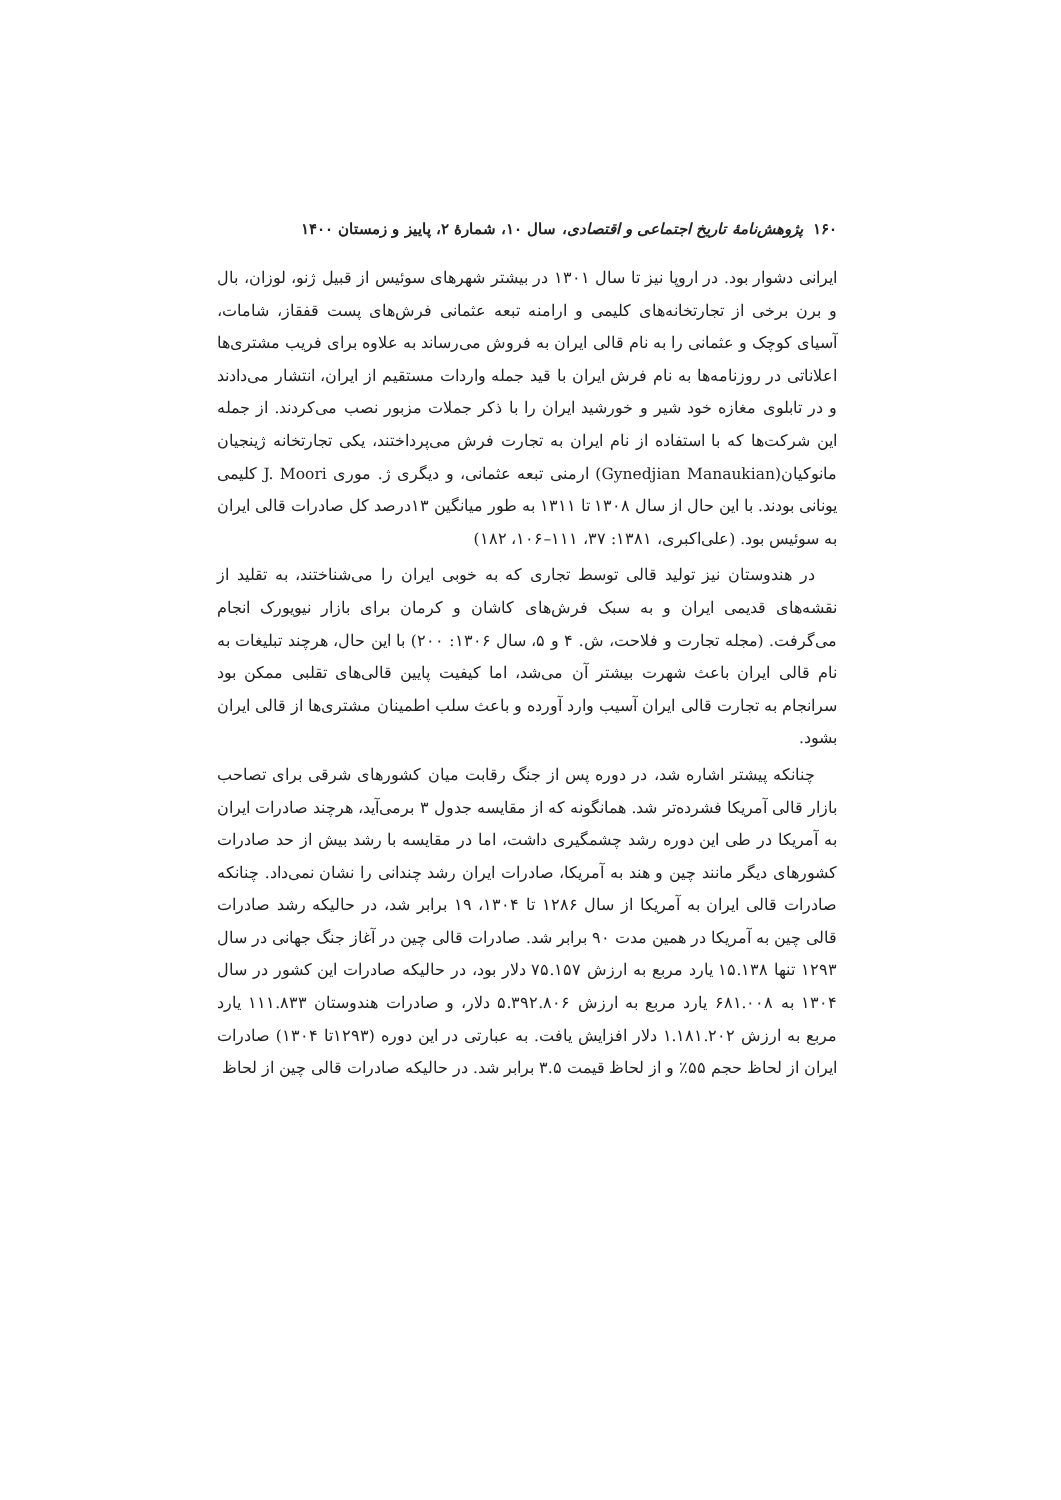۱۶۰ پژوهش‌نامهٔ تاریخ اجتماعی و اقتصادی، سال ۱۰، شمارهٔ ۲، پاییز و زمستان ۱۴۰۰
ایرانی دشوار بود. در اروپا نیز تا سال ۱۳۰۱ در بیشتر شهرهای سوئیس از قبیل ژنو، لوزان، بال و برن برخی از تجارتخانه‌های کلیمی و ارامنه تبعه عثمانی فرش‌های پست قفقاز، شامات، آسیای کوچک و عثمانی را به نام قالی ایران به فروش می‌رساند به علاوه برای فریب مشتری‌ها اعلاناتی در روزنامه‌ها به نام فرش ایران با قید جمله واردات مستقیم از ایران، انتشار می‌دادند و در تابلوی مغازه خود شیر و خورشید ایران را با ذکر جملات مزبور نصب می‌کردند. از جمله این شرکت‌ها که با استفاده از نام ایران به تجارت فرش می‌پرداختند، یکی تجارتخانه ژینجیان مانوکیان(Gynedjian Manaukian) ارمنی تبعه عثمانی، و دیگری ژ. موری J. Moori کلیمی یونانی بودند. با این حال از سال ۱۳۰۸ تا ۱۳۱۱ به طور میانگین ۱۳درصد کل صادرات قالی ایران به سوئیس بود. (علی‌اکبری، ۱۳۸۱: ۳۷، ۱۱۱–۱۰۶، ۱۸۲)
در هندوستان نیز تولید قالی توسط تجاری که به خوبی ایران را می‌شناختند، به تقلید از نقشه‌های قدیمی ایران و به سبک فرش‌های کاشان و کرمان برای بازار نیویورک انجام می‌گرفت. (مجله تجارت و فلاحت، ش. ۴ و ۵، سال ۱۳۰۶: ۲۰۰) با این حال، هرچند تبلیغات به نام قالی ایران باعث شهرت بیشتر آن می‌شد، اما کیفیت پایین قالی‌های تقلبی ممکن بود سرانجام به تجارت قالی ایران آسیب وارد آورده و باعث سلب اطمینان مشتری‌ها از قالی ایران بشود.
چنانکه پیشتر اشاره شد، در دوره پس از جنگ رقابت میان کشورهای شرقی برای تصاحب بازار قالی آمریکا فشرده‌تر شد. همانگونه که از مقایسه جدول ۳ برمی‌آید، هرچند صادرات ایران به آمریکا در طی این دوره رشد چشمگیری داشت، اما در مقایسه با رشد بیش از حد صادرات کشورهای دیگر مانند چین و هند به آمریکا، صادرات ایران رشد چندانی را نشان نمی‌داد. چنانکه صادرات قالی ایران به آمریکا از سال ۱۲۸۶ تا ۱۳۰۴، ۱۹ برابر شد، در حالیکه رشد صادرات قالی چین به آمریکا در همین مدت ۹۰ برابر شد. صادرات قالی چین در آغاز جنگ جهانی در سال ۱۲۹۳ تنها ۱۵.۱۳۸ یارد مربع به ارزش ۷۵.۱۵۷ دلار بود، در حالیکه صادرات این کشور در سال ۱۳۰۴ به ۶۸۱.۰۰۸ یارد مربع به ارزش ۵.۳۹۲.۸۰۶ دلار، و صادرات هندوستان ۱۱۱.۸۳۳ یارد مربع به ارزش ۱.۱۸۱.۲۰۲ دلار افزایش یافت. به عبارتی در این دوره (۱۲۹۳تا ۱۳۰۴) صادرات ایران از لحاظ حجم ۵۵٪ و از لحاظ قیمت ۳.۵ برابر شد. در حالیکه صادرات قالی چین از لحاظ